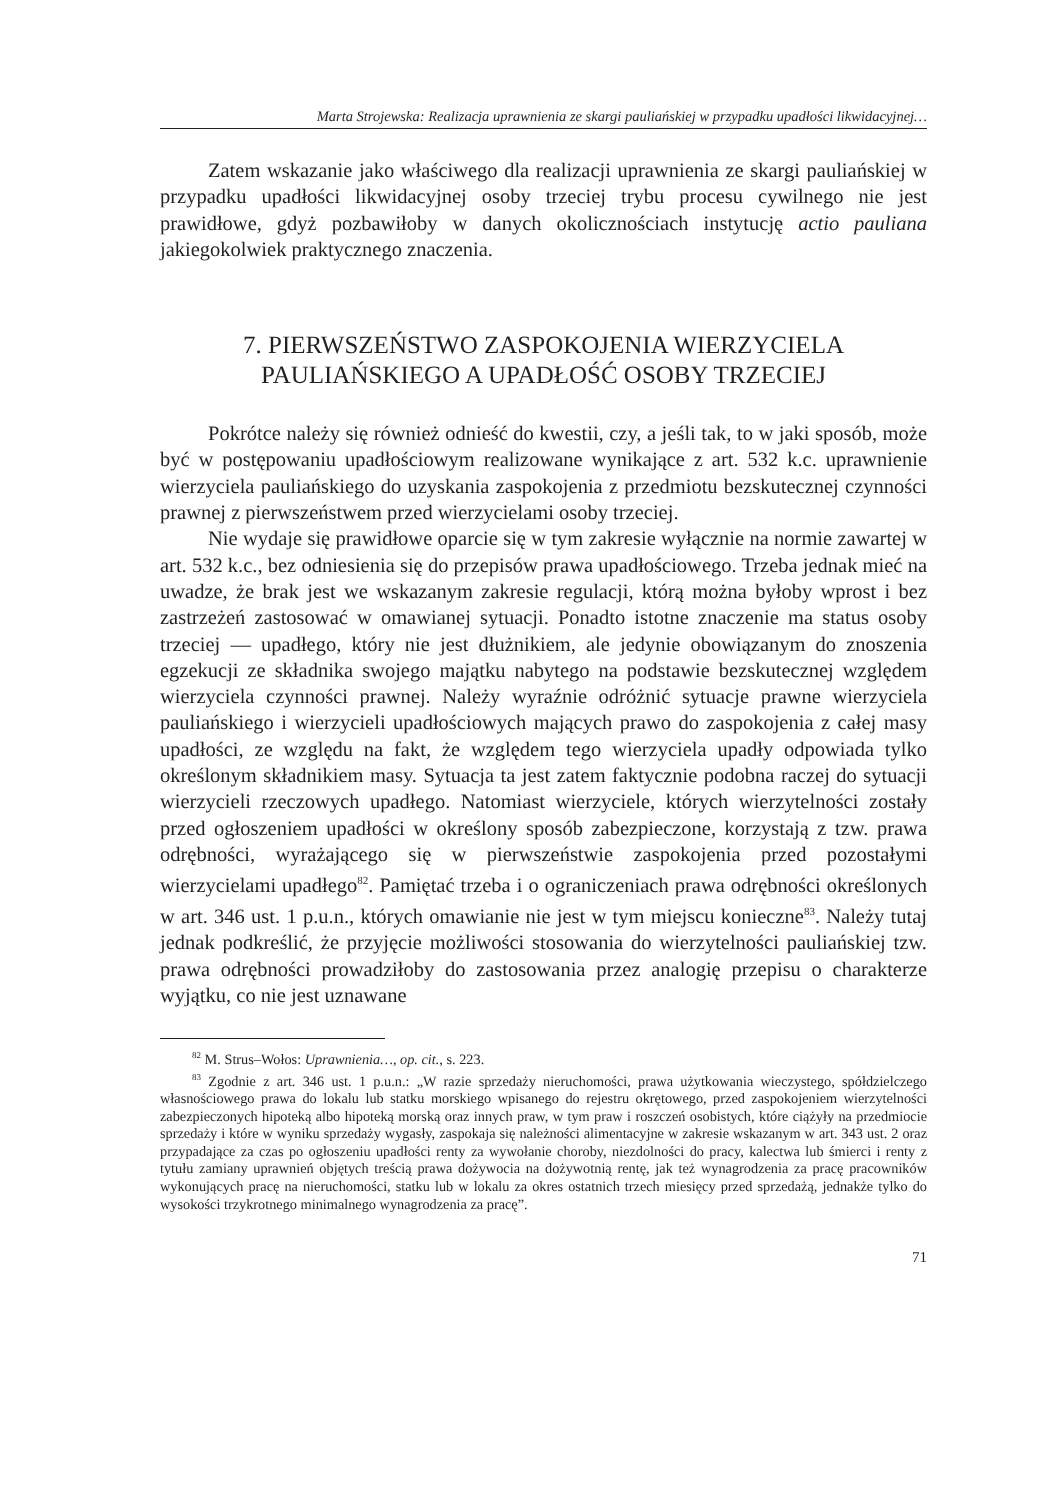Marta Strojewska: Realizacja uprawnienia ze skargi pauliańskiej w przypadku upadłości likwidacyjnej…
Zatem wskazanie jako właściwego dla realizacji uprawnienia ze skargi pauliańskiej w przypadku upadłości likwidacyjnej osoby trzeciej trybu procesu cywilnego nie jest prawidłowe, gdyż pozbawiłoby w danych okolicznościach instytucję actio pauliana jakiegokolwiek praktycznego znaczenia.
7. PIERWSZEŃSTWO ZASPOKOJENIA WIERZYCIELA
PAULIAŃSKIEGO A UPADŁOŚĆ OSOBY TRZECIEJ
Pokrótce należy się również odnieść do kwestii, czy, a jeśli tak, to w jaki sposób, może być w postępowaniu upadłościowym realizowane wynikające z art. 532 k.c. uprawnienie wierzyciela pauliańskiego do uzyskania zaspokojenia z przedmiotu bezskutecznej czynności prawnej z pierwszeństwem przed wierzycielami osoby trzeciej.
Nie wydaje się prawidłowe oparcie się w tym zakresie wyłącznie na normie zawartej w art. 532 k.c., bez odniesienia się do przepisów prawa upadłościowego. Trzeba jednak mieć na uwadze, że brak jest we wskazanym zakresie regulacji, którą można byłoby wprost i bez zastrzeżeń zastosować w omawianej sytuacji. Ponadto istotne znaczenie ma status osoby trzeciej — upadłego, który nie jest dłużnikiem, ale jedynie obowiązanym do znoszenia egzekucji ze składnika swojego majątku nabytego na podstawie bezskutecznej względem wierzyciela czynności prawnej. Należy wyraźnie odróżnić sytuacje prawne wierzyciela pauliańskiego i wierzycieli upadłościowych mających prawo do zaspokojenia z całej masy upadłości, ze względu na fakt, że względem tego wierzyciela upadły odpowiada tylko określonym składnikiem masy. Sytuacja ta jest zatem faktycznie podobna raczej do sytuacji wierzycieli rzeczowych upadłego. Natomiast wierzyciele, których wierzytelności zostały przed ogłoszeniem upadłości w określony sposób zabezpieczone, korzystają z tzw. prawa odrębności, wyrażającego się w pierwszeństwie zaspokojenia przed pozostałymi wierzycielami upadłego<sup>82</sup>. Pamiętać trzeba i o ograniczeniach prawa odrębności określonych w art. 346 ust. 1 p.u.n., których omawianie nie jest w tym miejscu konieczne<sup>83</sup>. Należy tutaj jednak podkreślić, że przyjęcie możliwości stosowania do wierzytelności pauliańskiej tzw. prawa odrębności prowadziłoby do zastosowania przez analogię przepisu o charakterze wyjątku, co nie jest uznawane
<sup>82</sup> M. Strus–Wołos: Uprawnienia…, op. cit., s. 223.
<sup>83</sup> Zgodnie z art. 346 ust. 1 p.u.n.: „W razie sprzedaży nieruchomości, prawa użytkowania wieczystego, spółdzielczego własnościowego prawa do lokalu lub statku morskiego wpisanego do rejestru okrętowego, przed zaspokojeniem wierzytelności zabezpieczonych hipoteką albo hipoteką morską oraz innych praw, w tym praw i roszczeń osobistych, które ciążyły na przedmiocie sprzedaży i które w wyniku sprzedaży wygasły, zaspokaja się należności alimentacyjne w zakresie wskazanym w art. 343 ust. 2 oraz przypadające za czas po ogłoszeniu upadłości renty za wywołanie choroby, niezdolności do pracy, kalectwa lub śmierci i renty z tytułu zamiany uprawnień objętych treścią prawa dożywocia na dożywotnią rentę, jak też wynagrodzenia za pracę pracowników wykonujących pracę na nieruchomości, statku lub w lokalu za okres ostatnich trzech miesięcy przed sprzedażą, jednakże tylko do wysokości trzykrotnego minimalnego wynagrodzenia za pracę”.
71